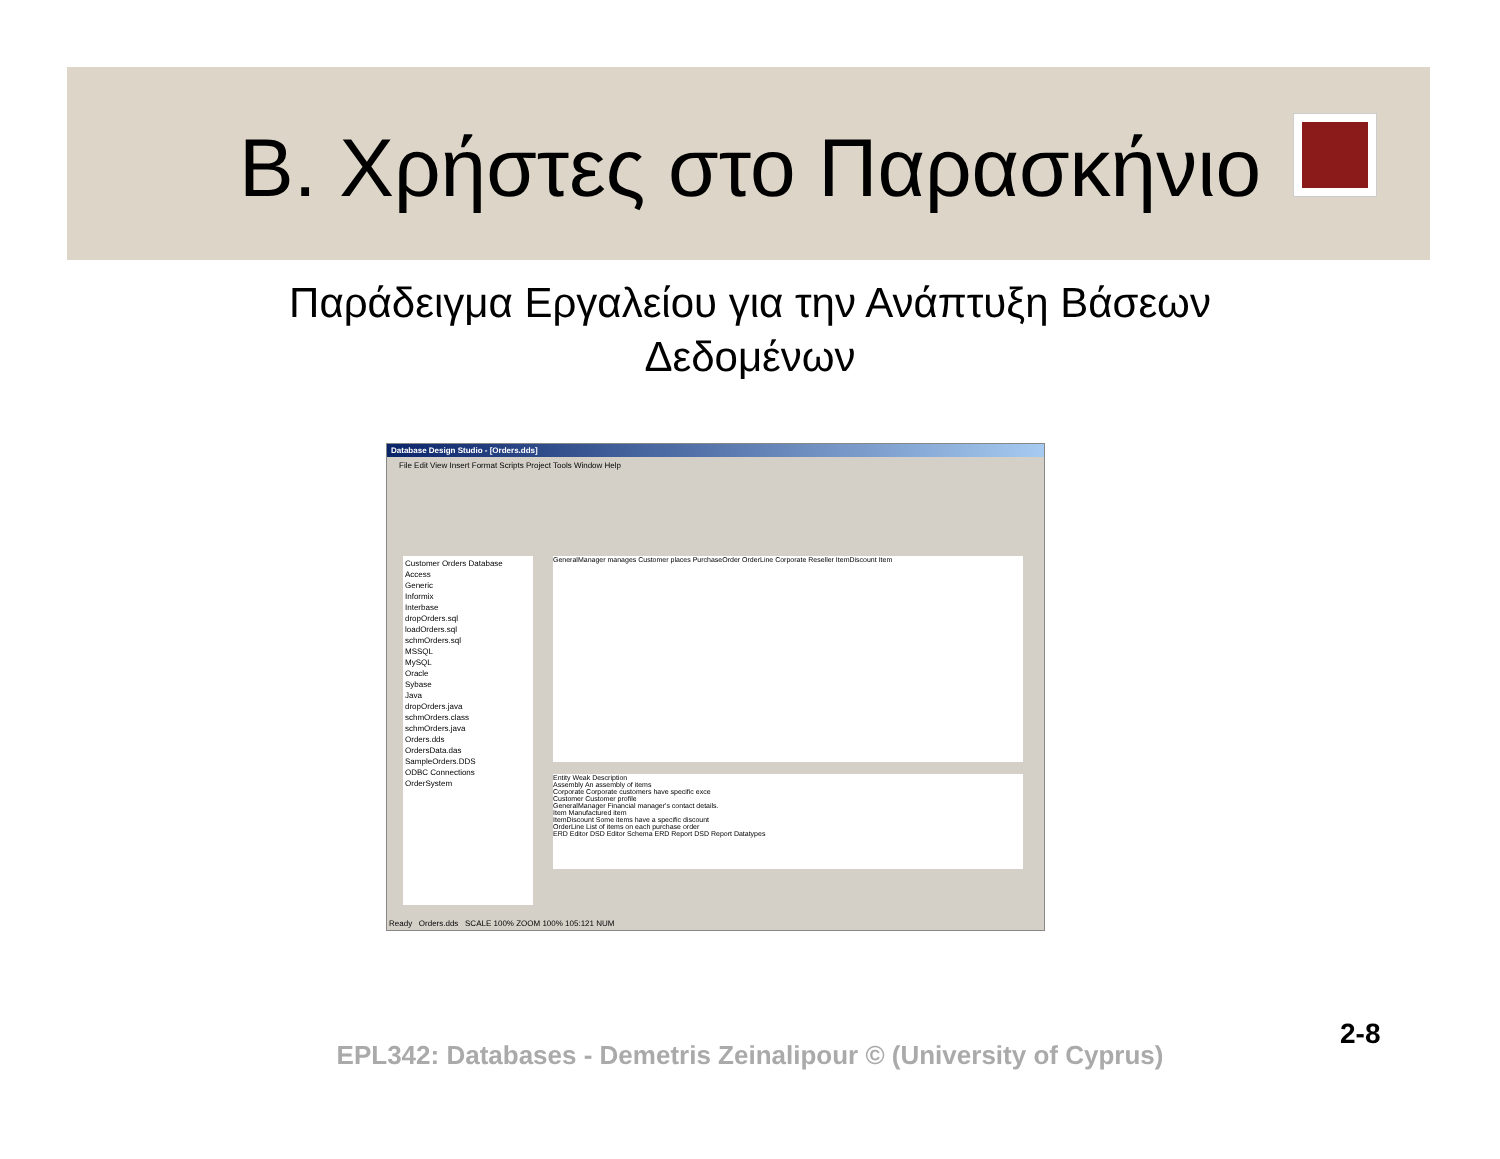Β. Χρήστες στο Παρασκήνιο
Παράδειγμα Εργαλείου για την Ανάπτυξη Βάσεων
Δεδομένων
Database Design Studio - [Orders.dds]
File Edit View Insert Format Scripts Project Tools Window Help
Customer Orders Database
Access
Generic
Informix
Interbase
dropOrders.sql
loadOrders.sql
schmOrders.sql
MSSQL
MySQL
Oracle
Sybase
Java
dropOrders.java
schmOrders.class
schmOrders.java
Orders.dds
OrdersData.das
SampleOrders.DDS
ODBC Connections
OrderSystem
GeneralManager manages Customer places PurchaseOrder OrderLine Corporate Reseller ItemDiscount Item
Entity Weak Description
Assembly An assembly of items
Corporate Corporate customers have specific exce
Customer Customer profile
GeneralManager Financial manager's contact details.
Item Manufactured item
ItemDiscount Some items have a specific discount
OrderLine List of items on each purchase order
ERD Editor DSD Editor Schema ERD Report DSD Report Datatypes
Ready Orders.dds SCALE 100% ZOOM 100% 105:121 NUM
EPL342: Databases - Demetris Zeinalipour © (University of Cyprus)
2-8